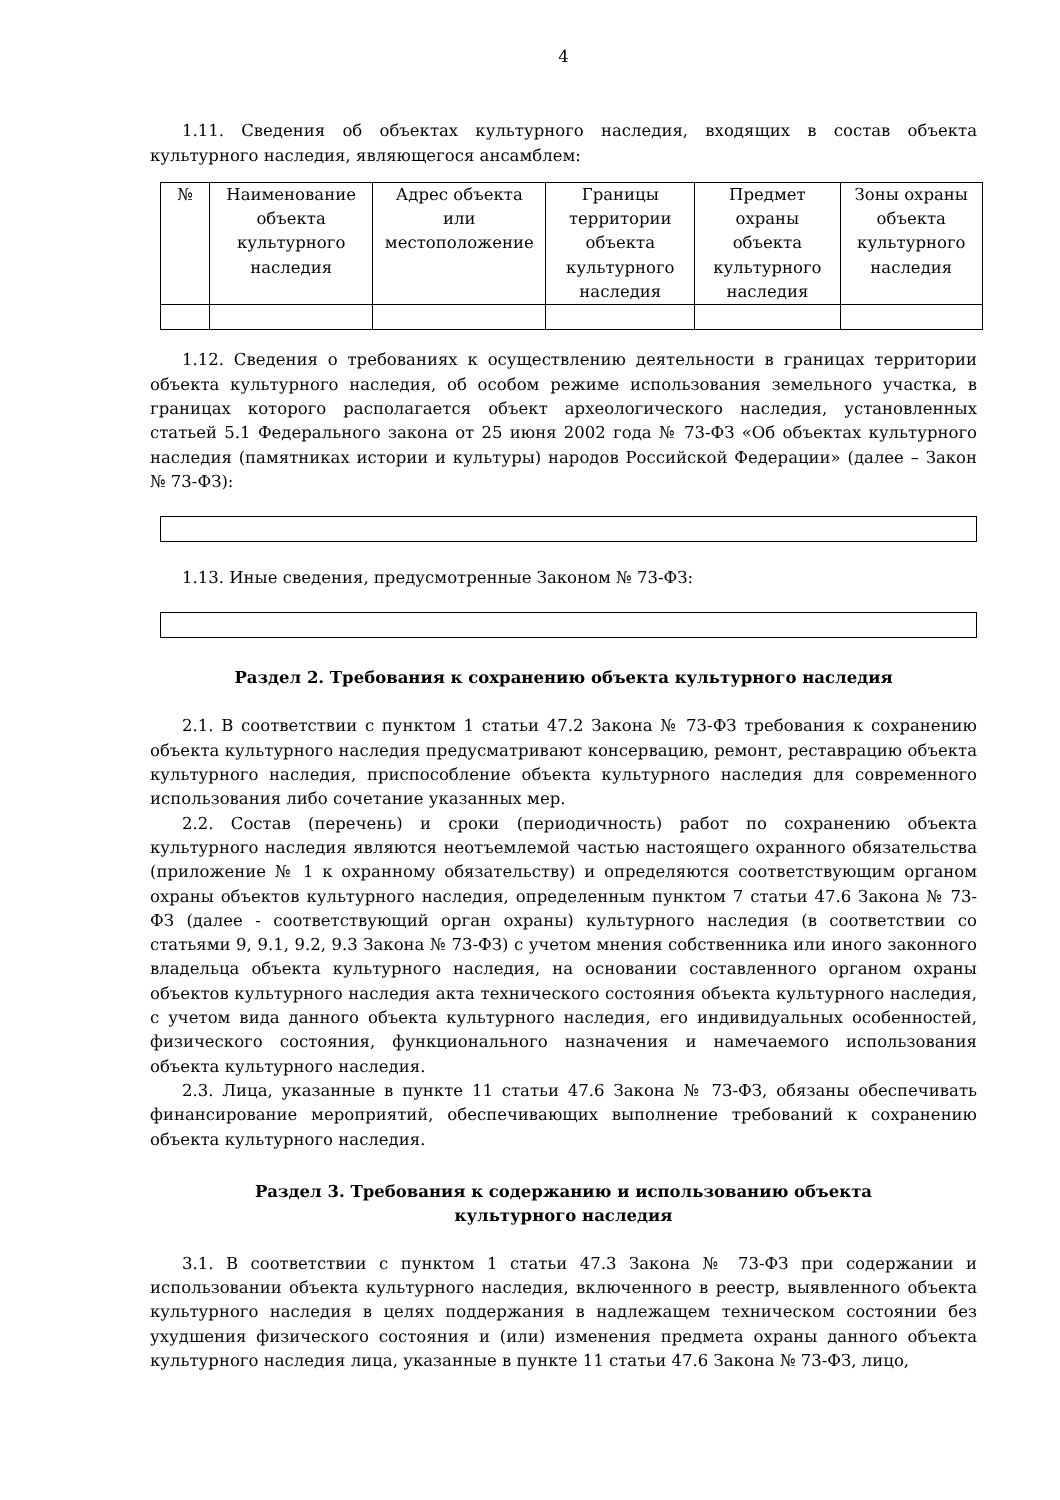4
1.11. Сведения об объектах культурного наследия, входящих в состав объекта культурного наследия, являющегося ансамблем:
| № | Наименование объекта культурного наследия | Адрес объекта или местоположение | Границы территории объекта культурного наследия | Предмет охраны объекта культурного наследия | Зоны охраны объекта культурного наследия |
| --- | --- | --- | --- | --- | --- |
1.12. Сведения о требованиях к осуществлению деятельности в границах территории объекта культурного наследия, об особом режиме использования земельного участка, в границах которого располагается объект археологического наследия, установленных статьей 5.1 Федерального закона от 25 июня 2002 года № 73-ФЗ «Об объектах культурного наследия (памятниках истории и культуры) народов Российской Федерации» (далее – Закон № 73-ФЗ):
1.13. Иные сведения, предусмотренные Законом № 73-ФЗ:
Раздел 2. Требования к сохранению объекта культурного наследия
2.1. В соответствии с пунктом 1 статьи 47.2 Закона № 73-ФЗ требования к сохранению объекта культурного наследия предусматривают консервацию, ремонт, реставрацию объекта культурного наследия, приспособление объекта культурного наследия для современного использования либо сочетание указанных мер.
2.2. Состав (перечень) и сроки (периодичность) работ по сохранению объекта культурного наследия являются неотъемлемой частью настоящего охранного обязательства (приложение № 1 к охранному обязательству) и определяются соответствующим органом охраны объектов культурного наследия, определенным пунктом 7 статьи 47.6 Закона № 73- ФЗ (далее - соответствующий орган охраны) культурного наследия (в соответствии со статьями 9, 9.1, 9.2, 9.3 Закона № 73-ФЗ) с учетом мнения собственника или иного законного владельца объекта культурного наследия, на основании составленного органом охраны объектов культурного наследия акта технического состояния объекта культурного наследия, с учетом вида данного объекта культурного наследия, его индивидуальных особенностей, физического состояния, функционального назначения и намечаемого использования объекта культурного наследия.
2.3. Лица, указанные в пункте 11 статьи 47.6 Закона № 73-ФЗ, обязаны обеспечивать финансирование мероприятий, обеспечивающих выполнение требований к сохранению объекта культурного наследия.
Раздел 3. Требования к содержанию и использованию объекта
культурного наследия
3.1. В соответствии с пунктом 1 статьи 47.3 Закона № 73-ФЗ при содержании и использовании объекта культурного наследия, включенного в реестр, выявленного объекта культурного наследия в целях поддержания в надлежащем техническом состоянии без ухудшения физического состояния и (или) изменения предмета охраны данного объекта культурного наследия лица, указанные в пункте 11 статьи 47.6 Закона № 73-ФЗ, лицо,